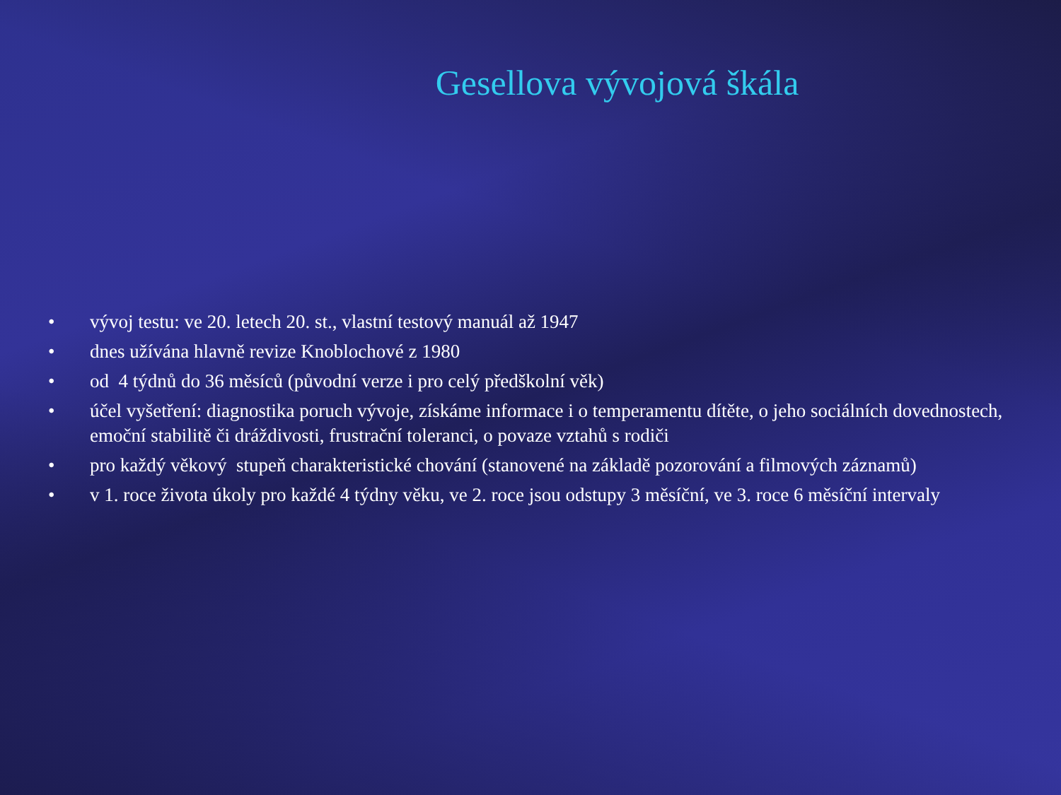Gesellova vývojová škála
• vývoj testu: ve 20. letech 20. st., vlastní testový manuál až 1947
• dnes užívána hlavně revize Knoblochové z 1980
• od 4 týdnů do 36 měsíců (původní verze i pro celý předškolní věk)
• účel vyšetření: diagnostika poruch vývoje, získáme informace i o temperamentu dítěte, o jeho sociálních dovednostech, emoční stabilitě či dráždivosti, frustrační toleranci, o povaze vztahů s rodiči
• pro každý věkový stupeň charakteristické chování (stanovené na základě pozorování a filmových záznamů)
• v 1. roce života úkoly pro každé 4 týdny věku, ve 2. roce jsou odstupy 3 měsíční, ve 3. roce 6 měsíční intervaly